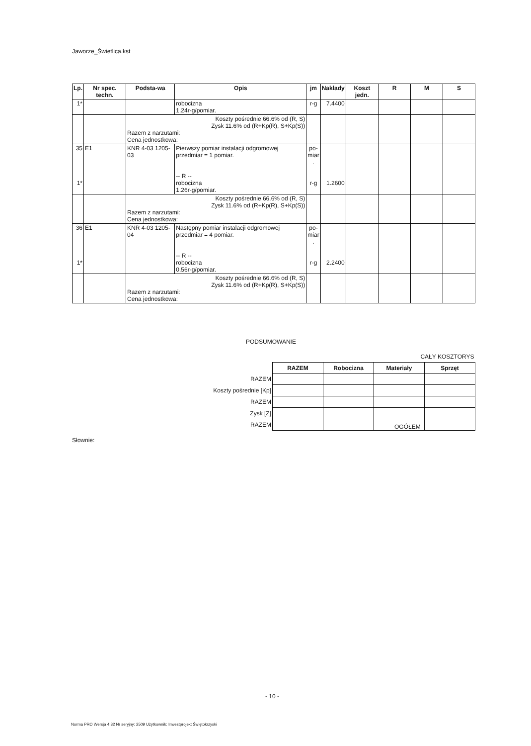Jaworze_Świetlica.kst
| Lp. | Nr spec. techn. | Podsta-wa | Opis | jm | Nakłady | Koszt jedn. | R | M | S |
| --- | --- | --- | --- | --- | --- | --- | --- | --- | --- |
| 1* | | | robocizna 1.24r-g/pomiar. | r-g | 7.4400 | | | | |
| | | Koszty pośrednie 66.6% od (R, S) Zysk 11.6% od (R+Kp(R), S+Kp(S)) Razem z narzutami: Cena jednostkowa: | | | | | | | |
| 35 1* | E1 | KNR 4-03 1205-03 | Pierwszy pomiar instalacji odgromowej przedmiar = 1 pomiar. -- R -- robocizna 1.26r-g/pomiar. | po- miar . r-g | 1.2600 | | | | |
| | | Koszty pośrednie 66.6% od (R, S) Zysk 11.6% od (R+Kp(R), S+Kp(S)) Razem z narzutami: Cena jednostkowa: | | | | | | | |
| 36 1* | E1 | KNR 4-03 1205-04 | Następny pomiar instalacji odgromowej przedmiar = 4 pomiar. -- R -- robocizna 0.56r-g/pomiar. | po- miar . r-g | 2.2400 | | | | |
| | | Koszty pośrednie 66.6% od (R, S) Zysk 11.6% od (R+Kp(R), S+Kp(S)) Razem z narzutami: Cena jednostkowa: | | | | | | | |
PODSUMOWANIE
| | CAŁY KOSZTORYS | | | |
| | RAZEM | Robocizna | Materiały | Sprzęt |
| RAZEM | | | | |
| Koszty pośrednie [Kp] | | | | |
| RAZEM | | | | |
| Zysk [Z] | | | | |
| RAZEM | | | | |
OGÓŁEM
Słownie:
- 10 -
Norma PRO Wersja 4.32 Nr seryjny: 2509 Użytkownik: Inwestprojekt Świętokrzyski